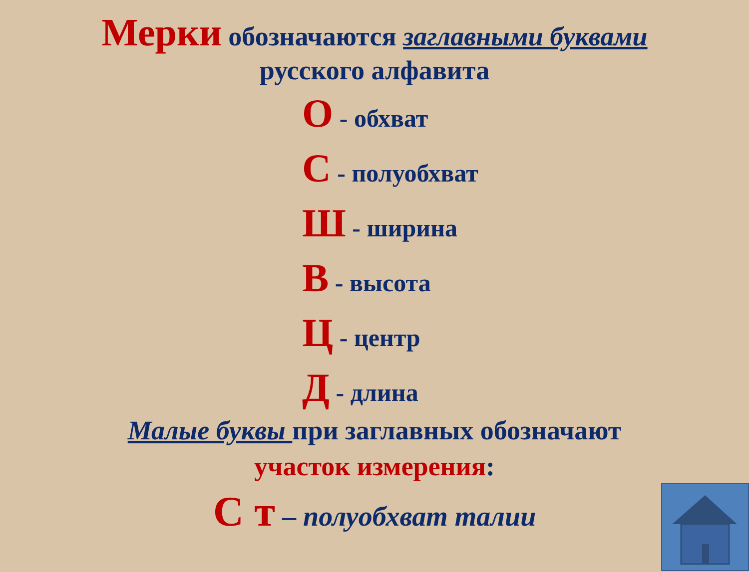Мерки обозначаются заглавными буквами
русского алфавита
О - обхват
С - полуобхват
Ш - ширина
В - высота
Ц - центр
Д - длина
Малые буквы при заглавных обозначают
участок измерения:
С т – полуобхват талии